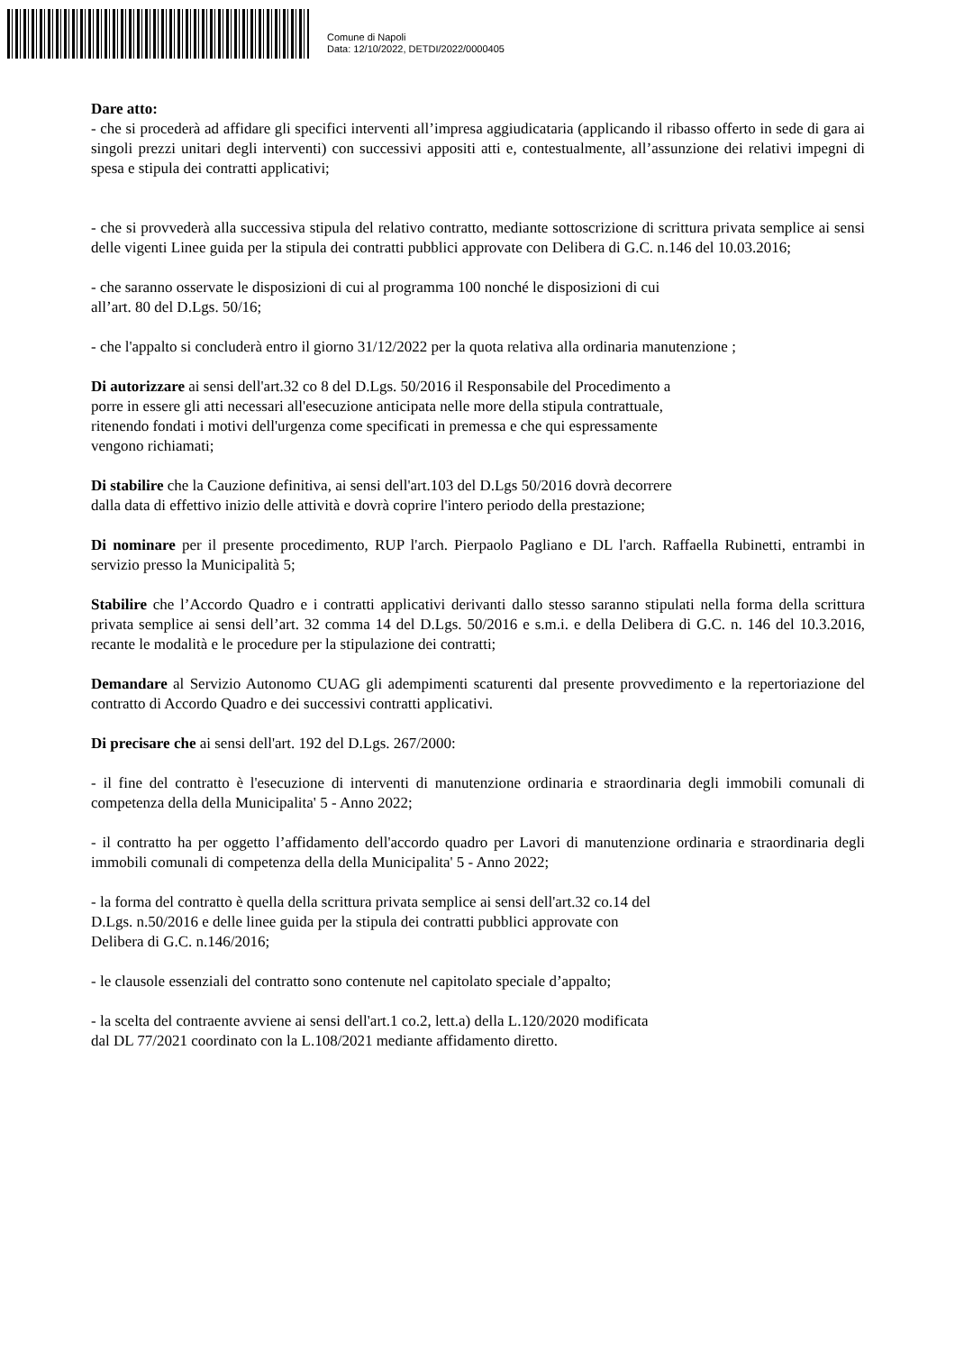Comune di Napoli
Data: 12/10/2022, DETDI/2022/0000405
Dare atto:
- che si procederà ad affidare gli specifici interventi all’impresa aggiudicataria (applicando il ribasso offerto in sede di gara ai singoli prezzi unitari degli interventi) con successivi appositi atti e, contestualmente, all’assunzione dei relativi impegni di spesa e stipula dei contratti applicativi;
- che si provvederà alla successiva stipula del relativo contratto, mediante sottoscrizione di scrittura privata semplice ai sensi delle vigenti Linee guida per la stipula dei contratti pubblici approvate con Delibera di G.C. n.146 del 10.03.2016;
- che saranno osservate le disposizioni di cui al programma 100 nonché le disposizioni di cui
all’art. 80 del D.Lgs. 50/16;
- che l'appalto si concluderà entro il giorno 31/12/2022 per la quota relativa alla ordinaria manutenzione ;
Di autorizzare ai sensi dell'art.32 co 8 del D.Lgs. 50/2016 il Responsabile del Procedimento a
porre in essere gli atti necessari all'esecuzione anticipata nelle more della stipula contrattuale,
ritenendo fondati i motivi dell'urgenza come specificati in premessa e che qui espressamente
vengono richiamati;
Di stabilire che la Cauzione definitiva, ai sensi dell'art.103 del D.Lgs 50/2016 dovrà decorrere
dalla data di effettivo inizio delle attività e dovrà coprire l'intero periodo della prestazione;
Di nominare per il presente procedimento, RUP l'arch. Pierpaolo Pagliano e DL l'arch. Raffaella Rubinetti, entrambi in servizio presso la Municipalità 5;
Stabilire che l’Accordo Quadro e i contratti applicativi derivanti dallo stesso saranno stipulati nella forma della scrittura privata semplice ai sensi dell’art. 32 comma 14 del D.Lgs. 50/2016 e s.m.i. e della Delibera di G.C. n. 146 del 10.3.2016, recante le modalità e le procedure per la stipulazione dei contratti;
Demandare al Servizio Autonomo CUAG gli adempimenti scaturenti dal presente provvedimento e la repertoriazione del contratto di Accordo Quadro e dei successivi contratti applicativi.
Di precisare che ai sensi dell'art. 192 del D.Lgs. 267/2000:
- il fine del contratto è l'esecuzione di interventi di manutenzione ordinaria e straordinaria degli immobili comunali di competenza della della Municipalita' 5 - Anno 2022;
- il contratto ha per oggetto l’affidamento dell'accordo quadro per Lavori di manutenzione ordinaria e straordinaria degli immobili comunali di competenza della della Municipalita' 5 - Anno 2022;
- la forma del contratto è quella della scrittura privata semplice ai sensi dell'art.32 co.14 del
D.Lgs. n.50/2016 e delle linee guida per la stipula dei contratti pubblici approvate con
Delibera di G.C. n.146/2016;
- le clausole essenziali del contratto sono contenute nel capitolato speciale d’appalto;
- la scelta del contraente avviene ai sensi dell'art.1 co.2, lett.a) della L.120/2020 modificata
dal DL 77/2021 coordinato con la L.108/2021 mediante affidamento diretto.